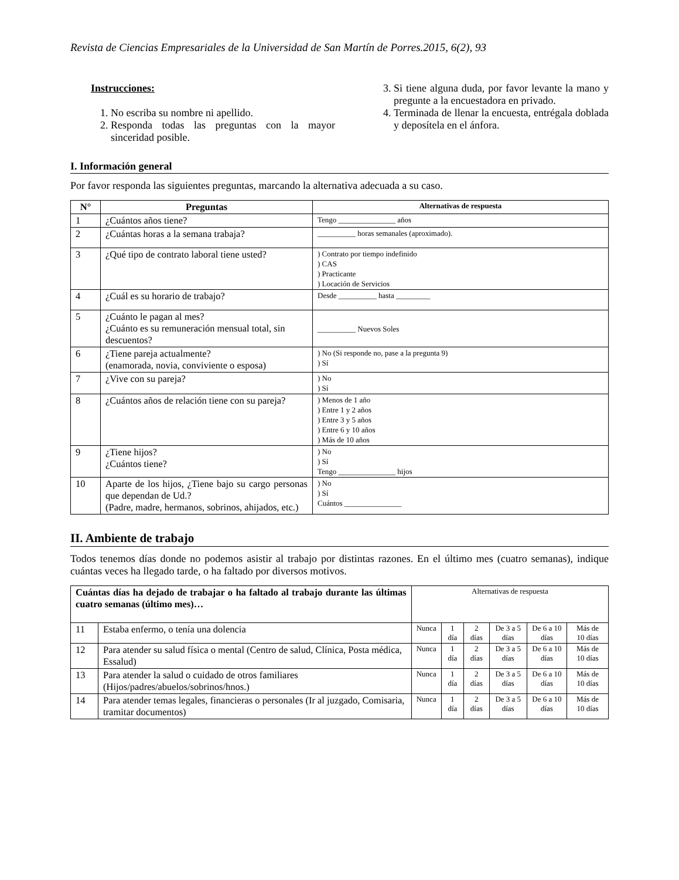Revista de Ciencias Empresariales de la Universidad de San Martín de Porres.2015, 6(2), 93
Instrucciones:
1. No escriba su nombre ni apellido.
2. Responda todas las preguntas con la mayor sinceridad posible.
3. Si tiene alguna duda, por favor levante la mano y pregunte a la encuestadora en privado.
4. Terminada de llenar la encuesta, entrégala doblada y deposítela en el ánfora.
I. Información general
Por favor responda las siguientes preguntas, marcando la alternativa adecuada a su caso.
| N° | Preguntas | Alternativas de respuesta |
| --- | --- | --- |
| 1 | ¿Cuántos años tiene? | Tengo _______________ años |
| 2 | ¿Cuántas horas a la semana trabaja? | __________ horas semanales (aproximado). |
| 3 | ¿Qué tipo de contrato laboral tiene usted? | ) Contrato por tiempo indefinido ) CAS ) Practicante ) Locación de Servicios |
| 4 | ¿Cuál es su horario de trabajo? | Desde __________ hasta _________ |
| 5 | ¿Cuánto le pagan al mes? ¿Cuánto es su remuneración mensual total, sin descuentos? | __________ Nuevos Soles |
| 6 | ¿Tiene pareja actualmente? (enamorada, novia, conviviente o esposa) | ) No (Si responde no, pase a la pregunta 9) ) Sí |
| 7 | ¿Vive con su pareja? | ) No ) Sí |
| 8 | ¿Cuántos años de relación tiene con su pareja? | ) Menos de 1 año ) Entre 1 y 2 años ) Entre 3 y 5 años ) Entre 6 y 10 años ) Más de 10 años |
| 9 | ¿Tiene hijos? ¿Cuántos tiene? | ) No ) Sí Tengo _______________ hijos |
| 10 | Aparte de los hijos, ¿Tiene bajo su cargo personas que dependan de Ud.? (Padre, madre, hermanos, sobrinos, ahijados, etc.) | ) No ) Sí Cuántos _______________ |
II. Ambiente de trabajo
Todos tenemos días donde no podemos asistir al trabajo por distintas razones. En el último mes (cuatro semanas), indique cuántas veces ha llegado tarde, o ha faltado por diversos motivos.
| Cuántas días ha dejado de trabajar o ha faltado al trabajo durante las últimas cuatro semanas (último mes)… | | Alternativas de respuesta | | | | | |
| 11 | Estaba enfermo, o tenía una dolencia | Nunca | 1 día | 2 días | De 3 a 5 días | De 6 a 10 días | Más de 10 días |
| 12 | Para atender su salud física o mental (Centro de salud, Clínica, Posta médica, Essalud) | Nunca | 1 día | 2 días | De 3 a 5 días | De 6 a 10 días | Más de 10 días |
| 13 | Para atender la salud o cuidado de otros familiares (Hijos/padres/abuelos/sobrinos/hnos.) | Nunca | 1 día | 2 días | De 3 a 5 días | De 6 a 10 días | Más de 10 días |
| 14 | Para atender temas legales, financieras o personales (Ir al juzgado, Comisaria, tramitar documentos) | Nunca | 1 día | 2 días | De 3 a 5 días | De 6 a 10 días | Más de 10 días |